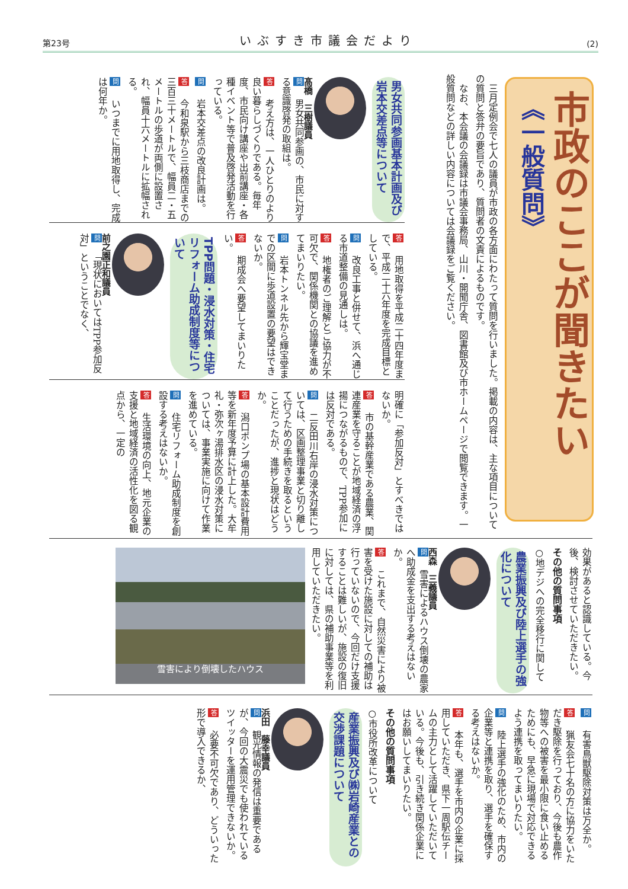第23号 いぶすき市議会だより (2)
市政のここが聞きたい
《一般質問》
　三月定例会で七人の議員が市政の各方面にわたって質問を行いました。掲載の内容は、主な項目についての質問と答弁の要旨であり、質問者の文責によるものです。
　なお、本会議の会議録は市議会事務局、山川・開聞庁舎、図書館及び市ホームページで閲覧できます。一般質問などの詳しい内容については会議録をご覧ください。
男女共同参画基本計画及び岩本交差点等について
髙橋　三樹議員
問　男女共同参画の、市民に対する意識啓発の取組は。
答　考え方は、一人ひとりのより良い暮らしづくりである。毎年度、市民向け講座や出前講座・各種イベント等で普及啓発活動を行っている。
問　岩本交差点の改良計画は。
答　今和泉駅から三枝商店までの三百三十メートルで、幅員二・五メートルの歩道が両側に設置され、幅員十六メートルに拡幅される。
問　いつまでに用地取得し、完成は何年か。
答　用地取得を平成二十四年度まで、平成二十六年度を完成目標としている。
問　改良工事と併せて、浜へ通じる市道整備の見通しは。
答　地権者のご理解とご協力が不可欠で、関係機関との協議を進めてまいりたい。
問　岩本トンネル先から輝宝堂までの区間に歩道設置の要望はできないか。
答　期成会へ要望してまいりたい。
TPP問題・浸水対策・住宅リフォーム助成制度等について
前之園正和議員
問　「現状においてはTPP参加反対」ということでなく、
明確に「参加反対」とすべきではないか。
答　市の基幹産業である農業、関連産業を守ることが地域経済の浮揚につながるもので、TPP参加には反対である。
問　二反田川右岸の浸水対策については、区画整理事業と切り離して行うための手続きを取るということだったが、進捗と現状はどうか。
答　潟口ポンプ場の基本設計費用等を新年度予算に計上した。大牟礼・弥次ヶ湯排水区の浸水対策については、事業実施に向けて作業を進めている。
問　住宅リフォーム助成制度を創設する考えはないか。
答　生活環境の向上、地元企業の支援と地域経済の活性化を図る観点から、一定の
効果があると認識している。今後、検討させていただきたい。
その他の質問事項
○地デジへの完全移行に関して
農業振興及び陸上選手の強化について
西森　三義議員
問　雪害によるハウス倒壊の農家へ助成金を支出する考えはないか。
答　これまで、自然災害により被害を受けた施設に対しての補助は行っていないので、今回だけ支援することは難しいが、施設の復旧に対しては、県の補助事業等を利用していただきたい。
雪害により倒壊したハウス
問　有害鳥獣駆除対策は万全か。
答　猟友会七十名の方に協力をいただき駆除を行っており、今後も農作物等への被害を最小限に食い止めるためにも、早急に現場で対応できるよう連携を取ってまいりたい。
問　陸上選手の強化のため、市内の企業等と連携を取り、選手を確保する考えはないか。
答　本年も、選手を市内の企業に採用していただき、県下一周駅伝チームの主力として活躍していただいている。今後も、引き続き関係企業にはお願いしてまいりたい。
その他の質問事項
○市役所改革について
産業振興及び㈱岩崎産業との交渉課題について
浜田　藤幸議員
問　観光情報の発信は重要であるが、今回の大震災でも使われているツイッターを運用管理できないか。
答　必要不可欠であり、どういった形で導入できるか、